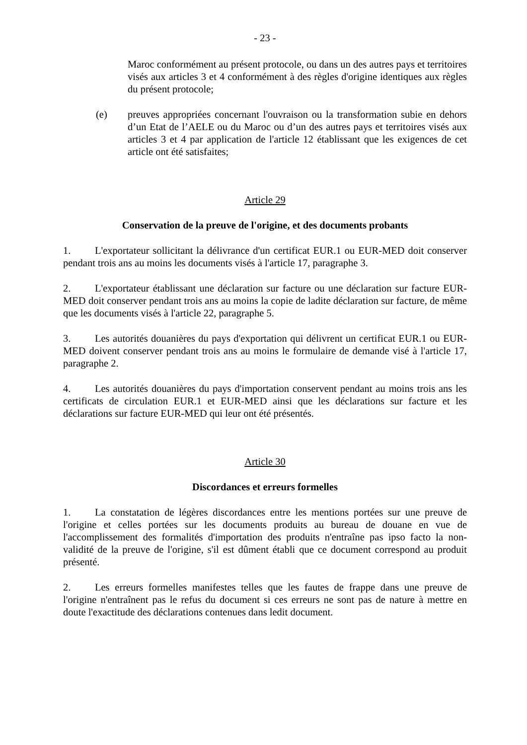- 23 -
Maroc conformément au présent protocole, ou dans un des autres pays et territoires visés aux articles 3 et 4 conformément à des règles d'origine identiques aux règles du présent protocole;
(e) preuves appropriées concernant l'ouvraison ou la transformation subie en dehors d’un Etat de l’AELE ou du Maroc ou d’un des autres pays et territoires visés aux articles 3 et 4 par application de l'article 12 établissant que les exigences de cet article ont été satisfaites;
Article 29
Conservation de la preuve de l'origine, et des documents probants
1. L'exportateur sollicitant la délivrance d'un certificat EUR.1 ou EUR-MED doit conserver pendant trois ans au moins les documents visés à l'article 17, paragraphe 3.
2. L'exportateur établissant une déclaration sur facture ou une déclaration sur facture EUR-MED doit conserver pendant trois ans au moins la copie de ladite déclaration sur facture, de même que les documents visés à l'article 22, paragraphe 5.
3. Les autorités douanières du pays d'exportation qui délivrent un certificat EUR.1 ou EUR-MED doivent conserver pendant trois ans au moins le formulaire de demande visé à l'article 17, paragraphe 2.
4. Les autorités douanières du pays d'importation conservent pendant au moins trois ans les certificats de circulation EUR.1 et EUR-MED ainsi que les déclarations sur facture et les déclarations sur facture EUR-MED qui leur ont été présentés.
Article 30
Discordances et erreurs formelles
1. La constatation de légères discordances entre les mentions portées sur une preuve de l'origine et celles portées sur les documents produits au bureau de douane en vue de l'accomplissement des formalités d'importation des produits n'entraîne pas ipso facto la non-validité de la preuve de l'origine, s'il est dûment établi que ce document correspond au produit présenté.
2. Les erreurs formelles manifestes telles que les fautes de frappe dans une preuve de l'origine n'entraînent pas le refus du document si ces erreurs ne sont pas de nature à mettre en doute l'exactitude des déclarations contenues dans ledit document.